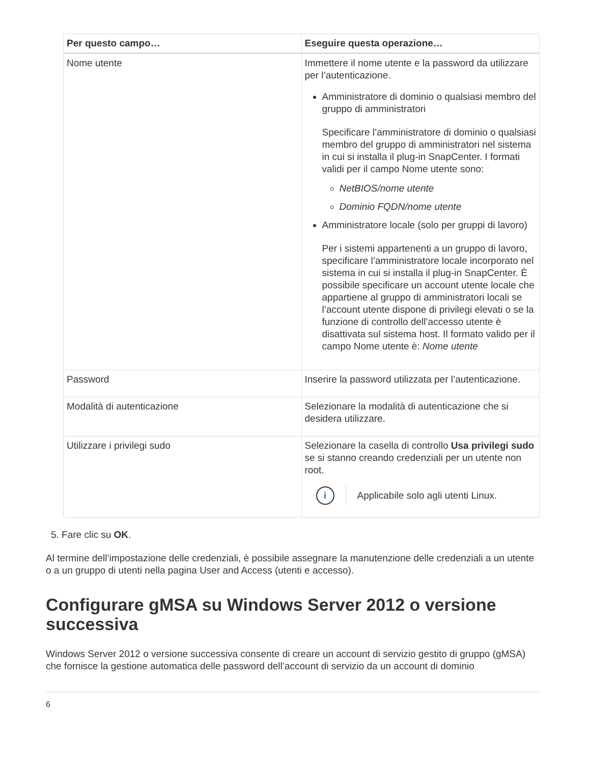| Per questo campo… | Eseguire questa operazione… |
| --- | --- |
| Nome utente | Immettere il nome utente e la password da utilizzare per l’autenticazione. Amministratore di dominio o qualsiasi membro del gruppo di amministratori Specificare l’amministratore di dominio o qualsiasi membro del gruppo di amministratori nel sistema in cui si installa il plug-in SnapCenter. I formati validi per il campo Nome utente sono: NetBIOS/nome utente Dominio FQDN/nome utente Amministratore locale (solo per gruppi di lavoro) Per i sistemi appartenenti a un gruppo di lavoro, specificare l’amministratore locale incorporato nel sistema in cui si installa il plug-in SnapCenter. È possibile specificare un account utente locale che appartiene al gruppo di amministratori locali se l’account utente dispone di privilegi elevati o se la funzione di controllo dell’accesso utente è disattivata sul sistema host. Il formato valido per il campo Nome utente è: Nome utente |
| Password | Inserire la password utilizzata per l’autenticazione. |
| Modalità di autenticazione | Selezionare la modalità di autenticazione che si desidera utilizzare. |
| Utilizzare i privilegi sudo | Selezionare la casella di controllo Usa privilegi sudo se si stanno creando credenziali per un utente non root. i Applicabile solo agli utenti Linux. |
5. Fare clic su OK.
Al termine dell’impostazione delle credenziali, è possibile assegnare la manutenzione delle credenziali a un utente o a un gruppo di utenti nella pagina User and Access (utenti e accesso).
Configurare gMSA su Windows Server 2012 o versione successiva
Windows Server 2012 o versione successiva consente di creare un account di servizio gestito di gruppo (gMSA) che fornisce la gestione automatica delle password dell’account di servizio da un account di dominio
6